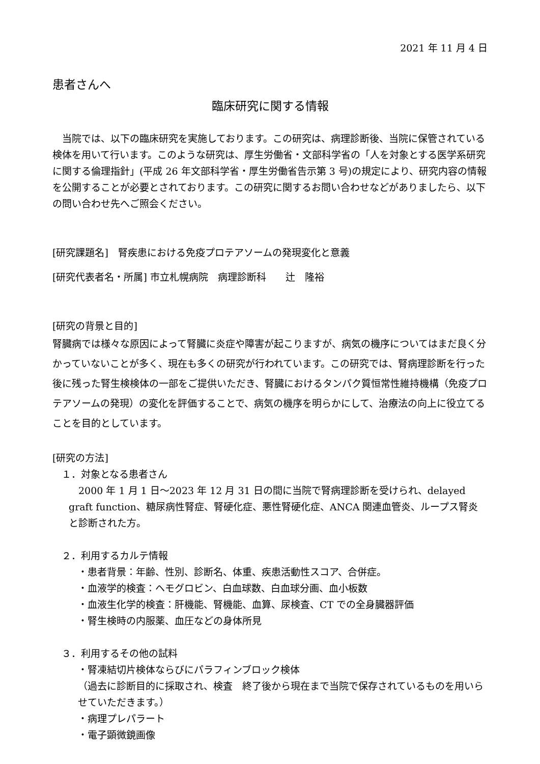2021 年 11 月 4 日
患者さんへ
臨床研究に関する情報
　当院では、以下の臨床研究を実施しております。この研究は、病理診断後、当院に保管されている検体を用いて行います。このような研究は、厚生労働省・文部科学省の「人を対象とする医学系研究に関する倫理指針」(平成 26 年文部科学省・厚生労働省告示第 3 号)の規定により、研究内容の情報を公開することが必要とされております。この研究に関するお問い合わせなどがありましたら、以下の問い合わせ先へご照会ください。
[研究課題名]　腎疾患における免疫プロテアソームの発現変化と意義
[研究代表者名・所属] 市立札幌病院　病理診断科　　辻　隆裕
[研究の背景と目的]
腎臓病では様々な原因によって腎臓に炎症や障害が起こりますが、病気の機序についてはまだ良く分かっていないことが多く、現在も多くの研究が行われています。この研究では、腎病理診断を行った後に残った腎生検検体の一部をご提供いただき、腎臓におけるタンパク質恒常性維持機構（免疫プロテアソームの発現）の変化を評価することで、病気の機序を明らかにして、治療法の向上に役立てることを目的としています。
[研究の方法]
１．対象となる患者さん
　2000 年 1 月 1 日～2023 年 12 月 31 日の間に当院で腎病理診断を受けられ、delayed graft function、糖尿病性腎症、腎硬化症、悪性腎硬化症、ANCA 関連血管炎、ループス腎炎と診断された方。
２．利用するカルテ情報
・患者背景：年齢、性別、診断名、体重、疾患活動性スコア、合併症。
・血液学的検査：ヘモグロビン、白血球数、白血球分画、血小板数
・血液生化学的検査：肝機能、腎機能、血算、尿検査、CT での全身臓器評価
・腎生検時の内服薬、血圧などの身体所見
３．利用するその他の試料
・腎凍結切片検体ならびにパラフィンブロック検体
（過去に診断目的に採取され、検査　終了後から現在まで当院で保存されているものを用いらせていただきます。）
・病理プレパラート
・電子顕微鏡画像